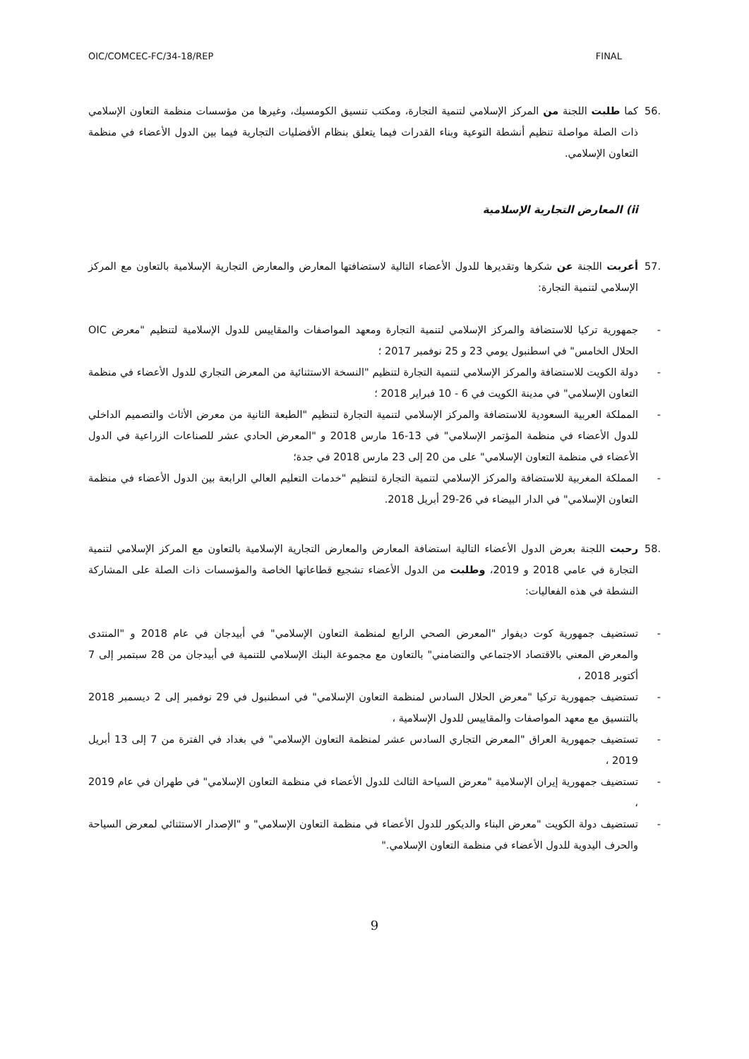OIC/COMCEC-FC/34-18/REP FINAL
.56 كما طلبت اللجنة من المركز الإسلامي لتنمية التجارة، ومكتب تنسيق الكومسيك، وغيرها من مؤسسات منظمة التعاون الإسلامي ذات الصلة مواصلة تنظيم أنشطة التوعية وبناء القدرات فيما يتعلق بنظام الأفضليات التجارية فيما بين الدول الأعضاء في منظمة التعاون الإسلامي.
ii) المعارض التجارية الإسلامية
.57 أعربت اللجنة عن شكرها وتقديرها للدول الأعضاء التالية لاستضافتها المعارض والمعارض التجارية الإسلامية بالتعاون مع المركز الإسلامي لتنمية التجارة:
- جمهورية تركيا للاستضافة والمركز الإسلامي لتنمية التجارة ومعهد المواصفات والمقاييس للدول الإسلامية لتنظيم "معرض OIC الحلال الخامس" في اسطنبول يومي 23 و 25 نوفمبر 2017 ؛
- دولة الكويت للاستضافة والمركز الإسلامي لتنمية التجارة لتنظيم "النسخة الاستثنائية من المعرض التجاري للدول الأعضاء في منظمة التعاون الإسلامي" في مدينة الكويت في 6 - 10 فبراير 2018 ؛
- المملكة العربية السعودية للاستضافة والمركز الإسلامي لتنمية التجارة لتنظيم "الطبعة الثانية من معرض الأثاث والتصميم الداخلي للدول الأعضاء في منظمة المؤتمر الإسلامي" في 13-16 مارس 2018 و "المعرض الحادي عشر للصناعات الزراعية في الدول الأعضاء في منظمة التعاون الإسلامي" على من 20 إلى 23 مارس 2018 في جدة؛
- المملكة المغربية للاستضافة والمركز الإسلامي لتنمية التجارة لتنظيم "خدمات التعليم العالي الرابعة بين الدول الأعضاء في منظمة التعاون الإسلامي" في الدار البيضاء في 26-29 أبريل 2018.
.58 رحبت اللجنة بعرض الدول الأعضاء التالية استضافة المعارض والمعارض التجارية الإسلامية بالتعاون مع المركز الإسلامي لتنمية التجارة في عامي 2018 و 2019، وطلبت من الدول الأعضاء تشجيع قطاعاتها الخاصة والمؤسسات ذات الصلة على المشاركة النشطة في هذه الفعاليات:
- تستضيف جمهورية كوت ديفوار "المعرض الصحي الرابع لمنظمة التعاون الإسلامي" في أبيدجان في عام 2018 و "المنتدى والمعرض المعني بالاقتصاد الاجتماعي والتضامني" بالتعاون مع مجموعة البنك الإسلامي للتنمية في أبيدجان من 28 سبتمبر إلى 7 أكتوبر 2018 ،
- تستضيف جمهورية تركيا "معرض الحلال السادس لمنظمة التعاون الإسلامي" في اسطنبول في 29 نوفمبر إلى 2 ديسمبر 2018 بالتنسيق مع معهد المواصفات والمقاييس للدول الإسلامية ،
- تستضيف جمهورية العراق "المعرض التجاري السادس عشر لمنظمة التعاون الإسلامي" في بغداد في الفترة من 7 إلى 13 أبريل 2019 ،
- تستضيف جمهورية إيران الإسلامية "معرض السياحة الثالث للدول الأعضاء في منظمة التعاون الإسلامي" في طهران في عام 2019 ،
- تستضيف دولة الكويت "معرض البناء والديكور للدول الأعضاء في منظمة التعاون الإسلامي" و "الإصدار الاستثنائي لمعرض السياحة والحرف اليدوية للدول الأعضاء في منظمة التعاون الإسلامي."
9